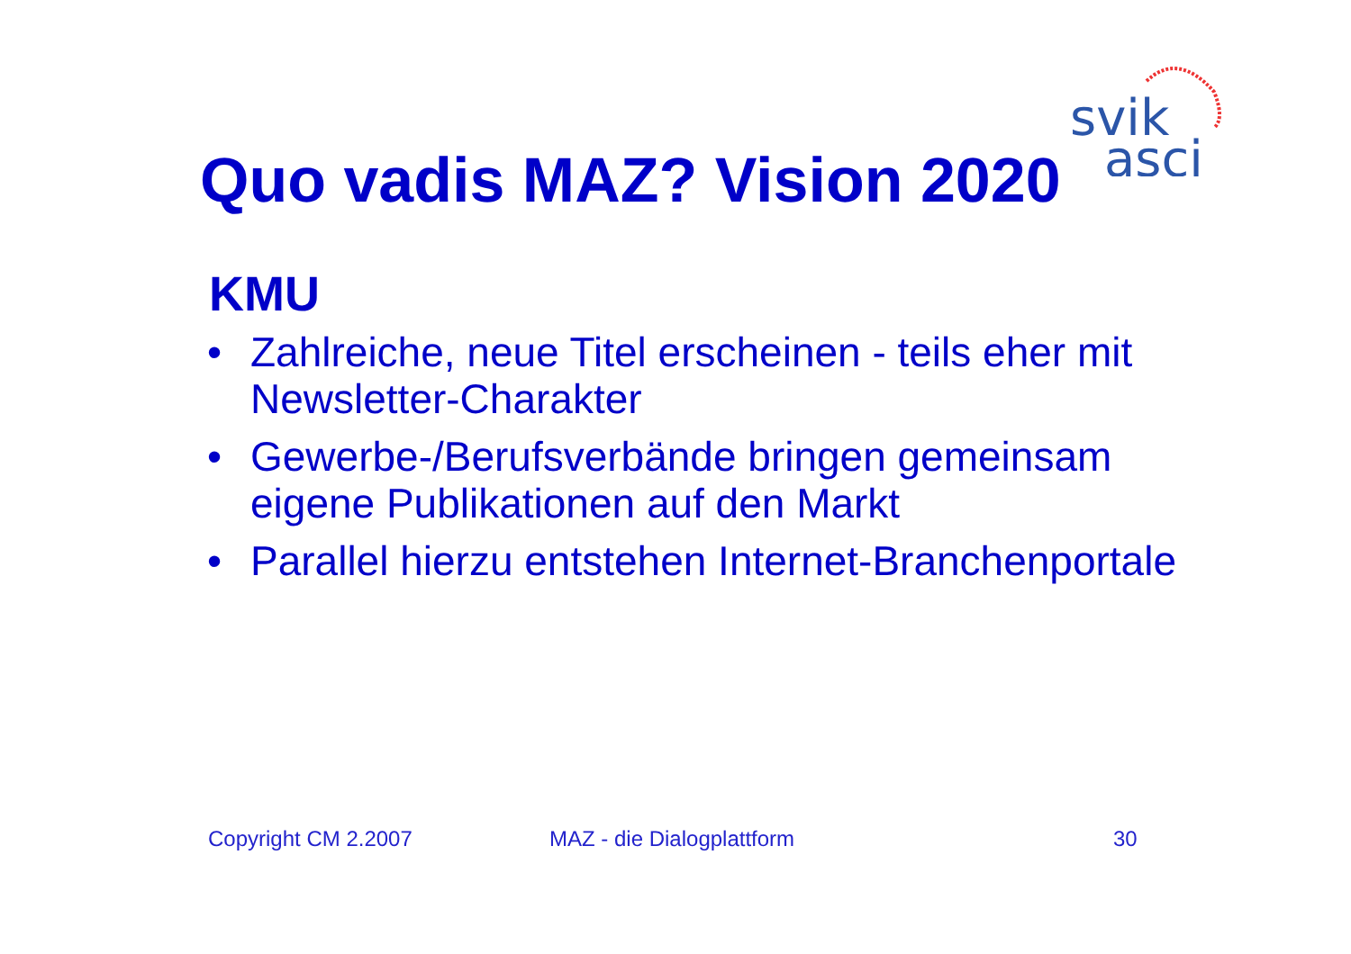svik
asci
Quo vadis MAZ? Vision 2020
KMU
• Zahlreiche, neue Titel erscheinen - teils eher mit Newsletter-Charakter
• Gewerbe-/Berufsverbände bringen gemeinsam eigene Publikationen auf den Markt
• Parallel hierzu entstehen Internet-Branchenportale
Copyright CM 2.2007 MAZ - die Dialogplattform 30